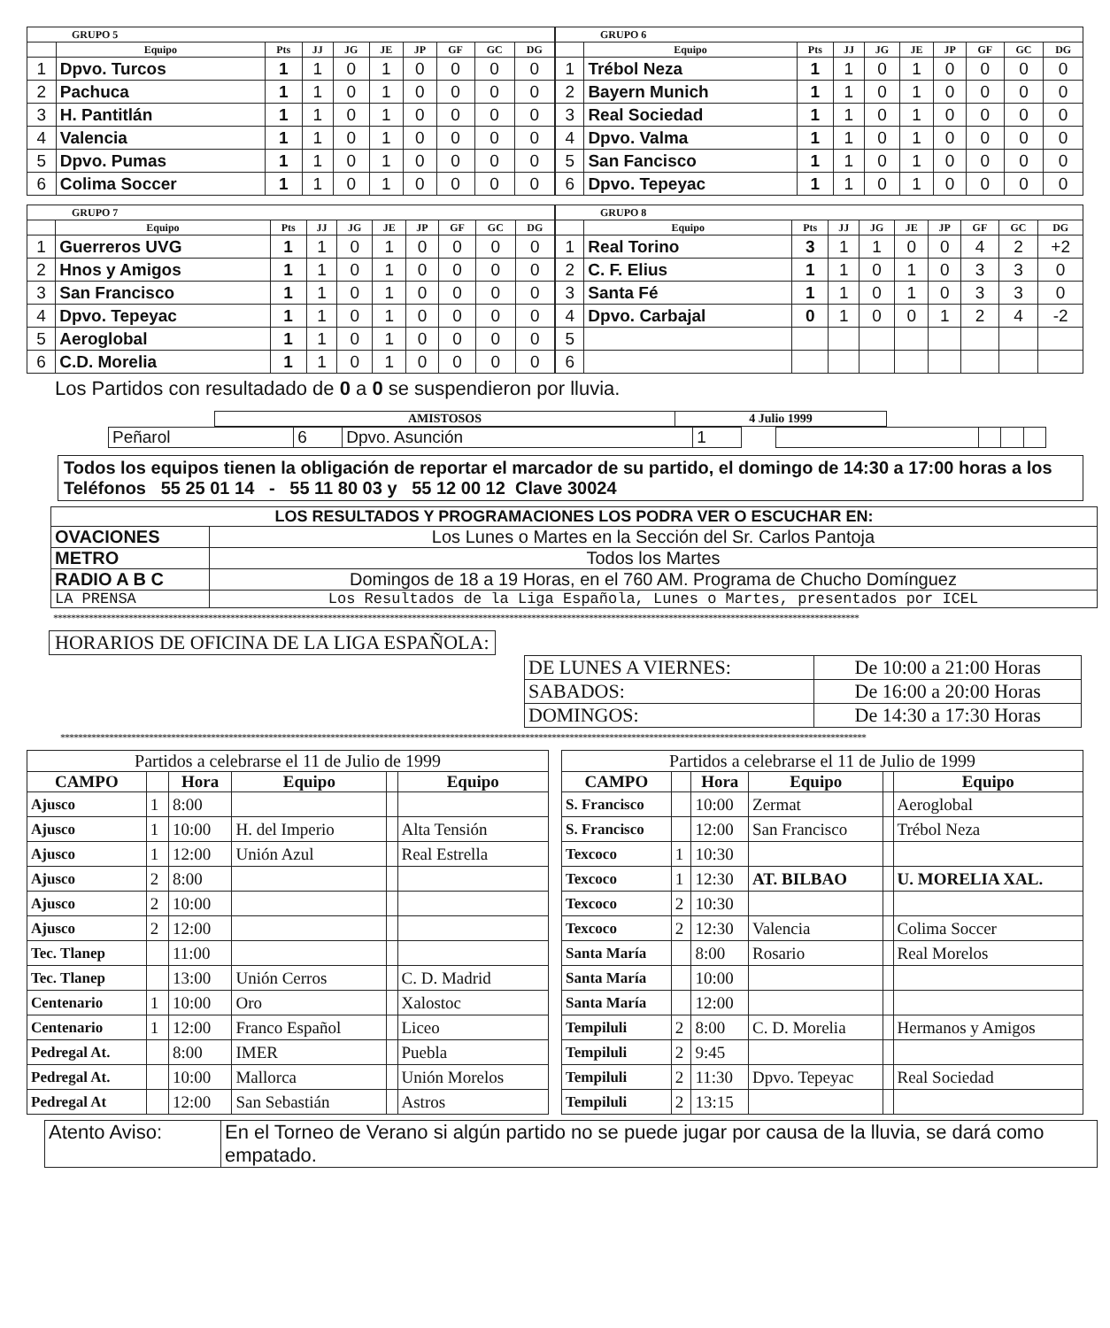| GRUPO 5 | | | | | | | | | |
| --- | --- | --- | --- | --- | --- | --- | --- | --- | --- |
| | Equipo | Pts | JJ | JG | JE | JP | GF | GC | DG |
| 1 | Dpvo. Turcos | 1 | 1 | 0 | 1 | 0 | 0 | 0 | 0 |
| 2 | Pachuca | 1 | 1 | 0 | 1 | 0 | 0 | 0 | 0 |
| 3 | H. Pantitlán | 1 | 1 | 0 | 1 | 0 | 0 | 0 | 0 |
| 4 | Valencia | 1 | 1 | 0 | 1 | 0 | 0 | 0 | 0 |
| 5 | Dpvo. Pumas | 1 | 1 | 0 | 1 | 0 | 0 | 0 | 0 |
| 6 | Colima Soccer | 1 | 1 | 0 | 1 | 0 | 0 | 0 | 0 |
| GRUPO 6 | | | | | | | | | |
| --- | --- | --- | --- | --- | --- | --- | --- | --- | --- |
| | Equipo | Pts | JJ | JG | JE | JP | GF | GC | DG |
| 1 | Trébol Neza | 1 | 1 | 0 | 1 | 0 | 0 | 0 | 0 |
| 2 | Bayern Munich | 1 | 1 | 0 | 1 | 0 | 0 | 0 | 0 |
| 3 | Real Sociedad | 1 | 1 | 0 | 1 | 0 | 0 | 0 | 0 |
| 4 | Dpvo. Valma | 1 | 1 | 0 | 1 | 0 | 0 | 0 | 0 |
| 5 | San Fancisco | 1 | 1 | 0 | 1 | 0 | 0 | 0 | 0 |
| 6 | Dpvo. Tepeyac | 1 | 1 | 0 | 1 | 0 | 0 | 0 | 0 |
| GRUPO 7 | | | | | | | | | |
| --- | --- | --- | --- | --- | --- | --- | --- | --- | --- |
| | Equipo | Pts | JJ | JG | JE | JP | GF | GC | DG |
| 1 | Guerreros UVG | 1 | 1 | 0 | 1 | 0 | 0 | 0 | 0 |
| 2 | Hnos y Amigos | 1 | 1 | 0 | 1 | 0 | 0 | 0 | 0 |
| 3 | San Francisco | 1 | 1 | 0 | 1 | 0 | 0 | 0 | 0 |
| 4 | Dpvo. Tepeyac | 1 | 1 | 0 | 1 | 0 | 0 | 0 | 0 |
| 5 | Aeroglobal | 1 | 1 | 0 | 1 | 0 | 0 | 0 | 0 |
| 6 | C.D. Morelia | 1 | 1 | 0 | 1 | 0 | 0 | 0 | 0 |
| GRUPO 8 | | | | | | | | | |
| --- | --- | --- | --- | --- | --- | --- | --- | --- | --- |
| | Equipo | Pts | JJ | JG | JE | JP | GF | GC | DG |
| 1 | Real Torino | 3 | 1 | 1 | 0 | 0 | 4 | 2 | +2 |
| 2 | C. F. Elius | 1 | 1 | 0 | 1 | 0 | 3 | 3 | 0 |
| 3 | Santa Fé | 1 | 1 | 0 | 1 | 0 | 3 | 3 | 0 |
| 4 | Dpvo. Carbajal | 0 | 1 | 0 | 0 | 1 | 2 | 4 | -2 |
| 5 | | | | | | | | | |
| 6 | | | | | | | | | |
Los Partidos con resultadado de 0 a 0 se suspendieron por lluvia.
| AMISTOSOS | 4 Julio 1999 |
| --- | --- |
| Peñarol | 6 | Dpvo. Asunción | 1 | | | | | |
Todos los equipos tienen la obligación de reportar el marcador de su partido, el domingo de 14:30 a 17:00 horas a los Teléfonos 55 25 01 14 - 55 11 80 03 y 55 12 00 12 Clave 30024
| LOS RESULTADOS Y PROGRAMACIONES LOS PODRA VER O ESCUCHAR EN: | |
| --- | --- |
| OVACIONES | Los Lunes o Martes en la Sección del Sr. Carlos Pantoja |
| METRO | Todos los Martes |
| RADIO A B C | Domingos de 18 a 19 Horas, en el 760 AM. Programa de Chucho Domínguez |
| LA PRENSA | Los Resultados de la Liga Española, Lunes o Martes, presentados por ICEL |
**************************************************************************************************************************************************************************************
HORARIOS DE OFICINA DE LA LIGA ESPAÑOLA:
| DE LUNES A VIERNES: | De 10:00 a 21:00 Horas |
| SABADOS: | De 16:00 a 20:00 Horas |
| DOMINGOS: | De 14:30 a 17:30 Horas |
**************************************************************************************************************************************************************************************
| Partidos a celebrarse el 11 de Julio de 1999 | | | | | |
| --- | --- | --- | --- | --- | --- |
| CAMPO | | Hora | Equipo | | Equipo |
| Ajusco | 1 | 8:00 | | | |
| Ajusco | 1 | 10:00 | H. del Imperio | | Alta Tensión |
| Ajusco | 1 | 12:00 | Unión Azul | | Real Estrella |
| Ajusco | 2 | 8:00 | | | |
| Ajusco | 2 | 10:00 | | | |
| Ajusco | 2 | 12:00 | | | |
| Tec. Tlanep | | 11:00 | | | |
| Tec. Tlanep | | 13:00 | Unión Cerros | | C. D. Madrid |
| Centenario | 1 | 10:00 | Oro | | Xalostoc |
| Centenario | 1 | 12:00 | Franco Español | | Liceo |
| Pedregal At. | | 8:00 | IMER | | Puebla |
| Pedregal At. | | 10:00 | Mallorca | | Unión Morelos |
| Pedregal At | | 12:00 | San Sebastián | | Astros |
| Partidos a celebrarse el 11 de Julio de 1999 | | | | | |
| --- | --- | --- | --- | --- | --- |
| CAMPO | | Hora | Equipo | | Equipo |
| S. Francisco | | 10:00 | Zermat | | Aeroglobal |
| S. Francisco | | 12:00 | San Francisco | | Trébol Neza |
| Texcoco | 1 | 10:30 | | | |
| Texcoco | 1 | 12:30 | AT. BILBAO | | U. MORELIA XAL. |
| Texcoco | 2 | 10:30 | | | |
| Texcoco | 2 | 12:30 | Valencia | | Colima Soccer |
| Santa María | | 8:00 | Rosario | | Real Morelos |
| Santa María | | 10:00 | | | |
| Santa María | | 12:00 | | | |
| Tempiluli | 2 | 8:00 | C. D. Morelia | | Hermanos y Amigos |
| Tempiluli | 2 | 9:45 | | | |
| Tempiluli | 2 | 11:30 | Dpvo. Tepeyac | | Real Sociedad |
| Tempiluli | 2 | 13:15 | | | |
| Atento Aviso: | En el Torneo de Verano si algún partido no se puede jugar por causa de la lluvia, se dará como empatado. |